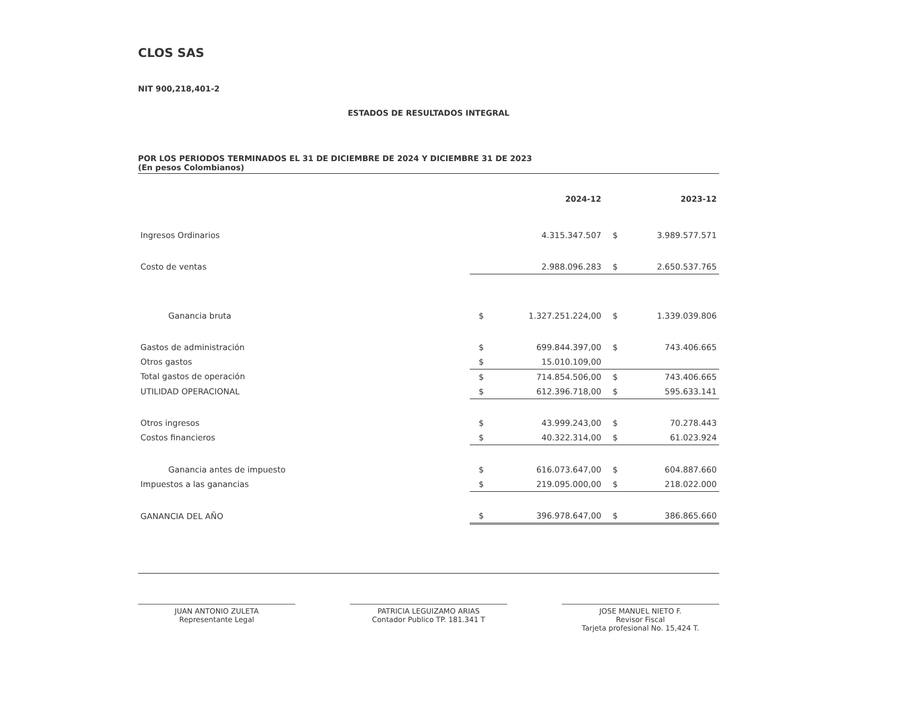CLOS SAS
NIT 900,218,401-2
ESTADOS DE RESULTADOS INTEGRAL
POR LOS PERIODOS TERMINADOS EL 31 DE DICIEMBRE DE 2024 Y DICIEMBRE 31 DE 2023
(En pesos Colombianos)
| | | 2024-12 | | 2023-12 |
| --- | --- | --- | --- | --- |
| Ingresos Ordinarios | | 4.315.347.507 | $ | 3.989.577.571 |
| Costo de ventas | | 2.988.096.283 | $ | 2.650.537.765 |
| Ganancia bruta | $ | 1.327.251.224,00 | $ | 1.339.039.806 |
| Gastos de administración | $ | 699.844.397,00 | $ | 743.406.665 |
| Otros gastos | $ | 15.010.109,00 | | |
| Total gastos de operación | $ | 714.854.506,00 | $ | 743.406.665 |
| UTILIDAD OPERACIONAL | $ | 612.396.718,00 | $ | 595.633.141 |
| Otros ingresos | $ | 43.999.243,00 | $ | 70.278.443 |
| Costos financieros | $ | 40.322.314,00 | $ | 61.023.924 |
| Ganancia antes de impuesto | $ | 616.073.647,00 | $ | 604.887.660 |
| Impuestos a las ganancias | $ | 219.095.000,00 | $ | 218.022.000 |
| GANANCIA DEL AÑO | $ | 396.978.647,00 | $ | 386.865.660 |
JUAN ANTONIO ZULETA
Representante Legal
PATRICIA LEGUIZAMO ARIAS
Contador Publico TP. 181.341 T
JOSE MANUEL NIETO F.
Revisor Fiscal
Tarjeta profesional No. 15,424 T.